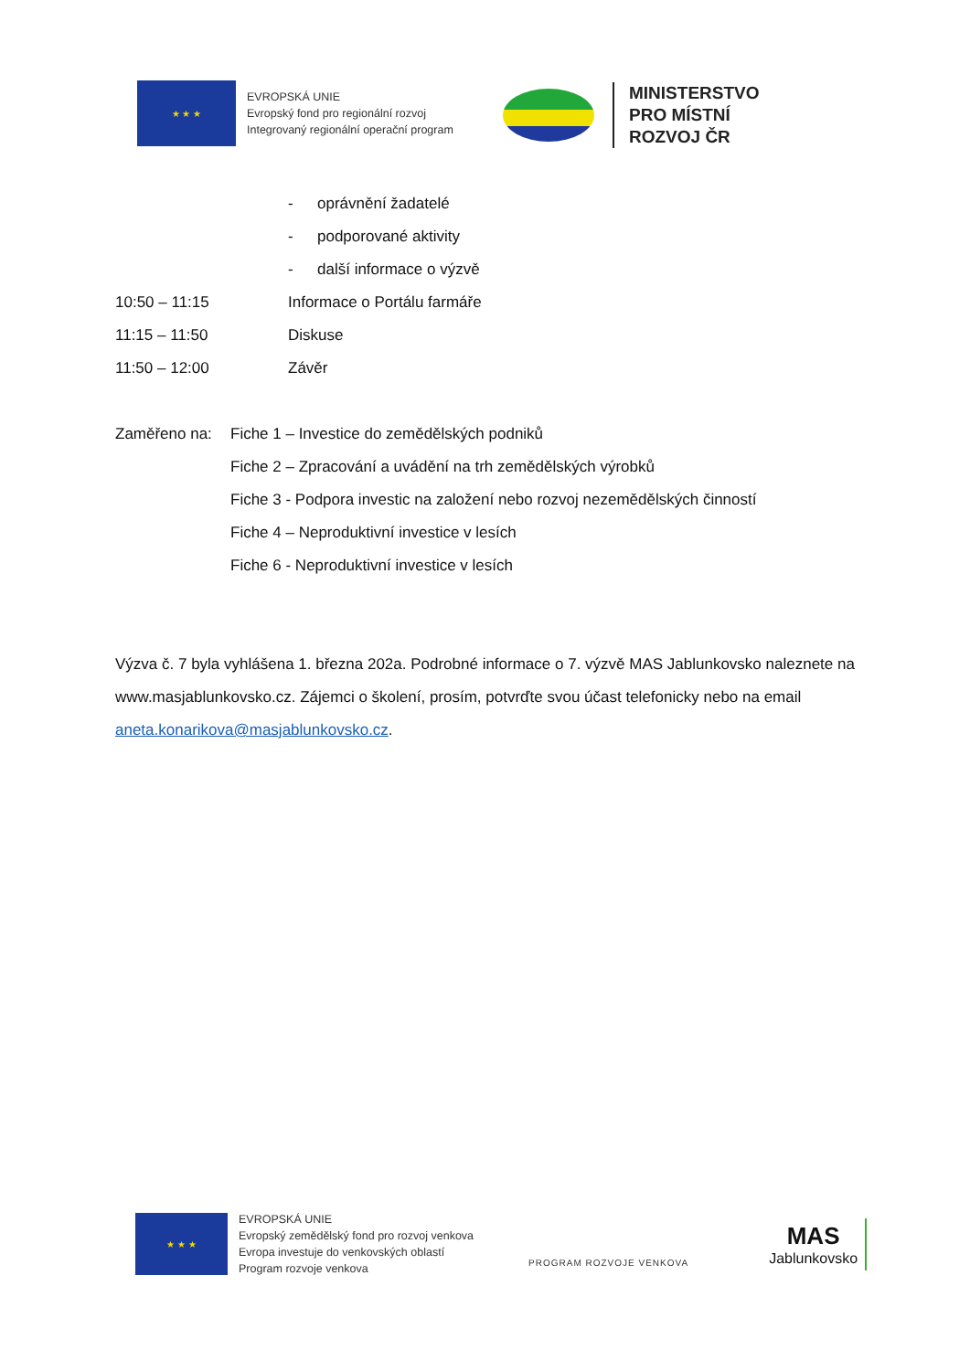★ ★ ★
EVROPSKÁ UNIE
Evropský fond pro regionální rozvoj
Integrovaný regionální operační program
MINISTERSTVO
PRO MÍSTNÍ
ROZVOJ ČR
- oprávnění žadatelé
- podporované aktivity
- další informace o výzvě
10:50 – 11:15 Informace o Portálu farmáře
11:15 – 11:50 Diskuse
11:50 – 12:00 Závěr
Zaměřeno na: Fiche 1 – Investice do zemědělských podniků
Fiche 2 – Zpracování a uvádění na trh zemědělských výrobků
Fiche 3 - Podpora investic na založení nebo rozvoj nezemědělských činností
Fiche 4 – Neproduktivní investice v lesích
Fiche 6 - Neproduktivní investice v lesích
Výzva č. 7 byla vyhlášena 1. března 202a. Podrobné informace o 7. výzvě MAS Jablunkovsko naleznete na www.masjablunkovsko.cz. Zájemci o školení, prosím, potvrďte svou účast telefonicky nebo na email aneta.konarikova@masjablunkovsko.cz.
★ ★ ★
EVROPSKÁ UNIE
Evropský zemědělský fond pro rozvoj venkova
Evropa investuje do venkovských oblastí
Program rozvoje venkova
PROGRAM ROZVOJE VENKOVA
MAS
Jablunkovsko